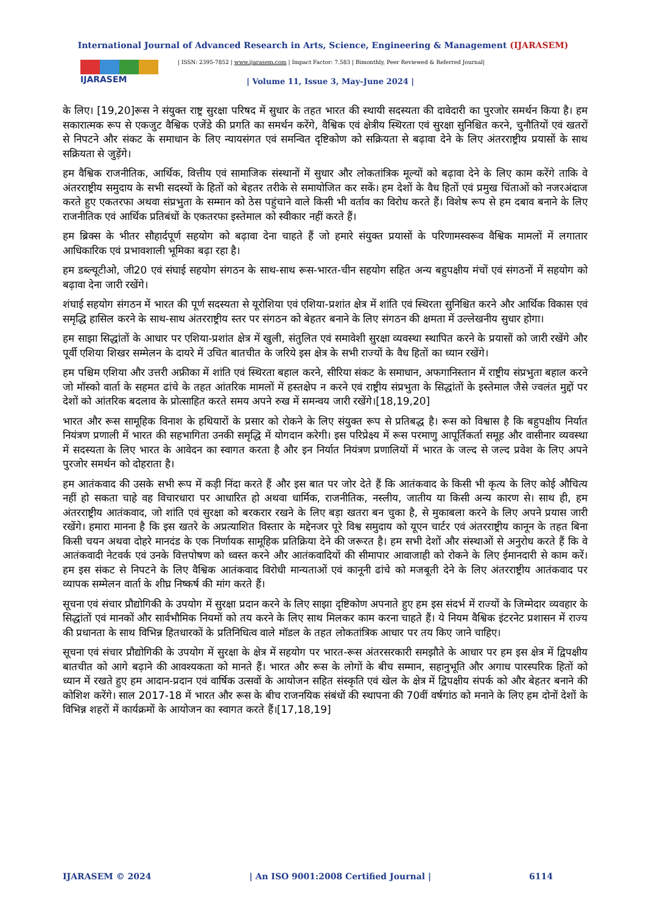International Journal of Advanced Research in Arts, Science, Engineering & Management (IJARASEM)
IJARASEM
| ISSN: 2395-7852 | www.ijarasem.com | Impact Factor: 7.583 | Bimonthly, Peer Reviewed & Referred Journal|
| Volume 11, Issue 3, May-June 2024 |
के लिए। [19,20]रूस ने संयुक्त राष्ट्र सुरक्षा परिषद में सुधार के तहत भारत की स्थायी सदस्यता की दावेदारी का पुरजोर समर्थन किया है। हम सकारात्मक रूप से एकजुट वैश्विक एजेंडे की प्रगति का समर्थन करेंगे, वैश्विक एवं क्षेत्रीय स्थिरता एवं सुरक्षा सुनिश्चित करने, चुनौतियों एवं खतरों से निपटने और संकट के समाधान के लिए न्यायसंगत एवं समन्वित दृष्टिकोण को सक्रियता से बढ़ावा देने के लिए अंतरराष्ट्रीय प्रयासों के साथ सक्रियता से जुड़ेंगे।
हम वैश्विक राजनीतिक, आर्थिक, वित्तीय एवं सामाजिक संस्थानों में सुधार और लोकतांत्रिक मूल्यों को बढ़ावा देने के लिए काम करेंगे ताकि वे अंतरराष्ट्रीय समुदाय के सभी सदस्यों के हितों को बेहतर तरीके से समायोजित कर सकें। हम देशों के वैध हितों एवं प्रमुख चिंताओं को नजरअंदाज करते हुए एकतरफा अथवा संप्रभुता के सम्मान को ठेस पहुंचाने वाले किसी भी वर्ताव का विरोध करते हैं। विशेष रूप से हम दबाव बनाने के लिए राजनीतिक एवं आर्थिक प्रतिबंधों के एकतरफा इस्तेमाल को स्वीकार नहीं करते हैं।
हम ब्रिक्स के भीतर सौहार्दपूर्ण सहयोग को बढ़ावा देना चाहते हैं जो हमारे संयुक्त प्रयासों के परिणामस्वरूव वैश्विक मामलों में लगातार आधिकारिक एवं प्रभावशाली भूमिका बढ़ा रहा है।
हम डब्ल्यूटीओ, जी20 एवं संघाई सहयोग संगठन के साथ-साथ रूस-भारत-चीन सहयोग सहित अन्य बहुपक्षीय मंचों एवं संगठनों में सहयोग को बढ़ावा देना जारी रखेंगे।
शंघाई सहयोग संगठन में भारत की पूर्ण सदस्यता से यूरोशिया एवं एशिया-प्रशांत क्षेत्र में शांति एवं स्थिरता सुनिश्चित करने और आर्थिक विकास एवं समृद्धि हासिल करने के साथ-साथ अंतरराष्ट्रीय स्तर पर संगठन को बेहतर बनाने के लिए संगठन की क्षमता में उल्लेखनीय सुधार होगा।
हम साझा सिद्धांतों के आधार पर एशिया-प्रशांत क्षेत्र में खुली, संतुलित एवं समावेशी सुरक्षा व्यवस्था स्थापित करने के प्रयासों को जारी रखेंगे और पूर्वी एशिया शिखर सम्मेलन के दायरे में उचित बातचीत के जरिये इस क्षेत्र के सभी राज्यों के वैध हितों का ध्यान रखेंगे।
हम पश्चिम एशिया और उत्तरी अफ्रीका में शांति एवं स्थिरता बहाल करने, सीरिया संकट के समाधान, अफगानिस्तान में राष्ट्रीय संप्रभुता बहाल करने जो मॉस्को वार्ता के सहमत ढांचे के तहत आंतरिक मामलों में हस्तक्षेप न करने एवं राष्ट्रीय संप्रभुता के सिद्धांतों के इस्तेमाल जैसे ज्वलंत मुद्दों पर देशों को आंतरिक बदलाव के प्रोत्साहित करते समय अपने रुख में समन्वय जारी रखेंगे।[18,19,20]
भारत और रूस सामूहिक विनाश के हथियारों के प्रसार को रोकने के लिए संयुक्त रूप से प्रतिबद्ध है। रूस को विश्वास है कि बहुपक्षीय निर्यात नियंत्रण प्रणाली में भारत की सहभागिता उनकी समृद्धि में योगदान करेगी। इस परिप्रेक्ष्य में रूस परमाणु आपूर्तिकर्ता समूह और वासीनार व्यवस्था में सदस्यता के लिए भारत के आवेदन का स्वागत करता है और इन निर्यात नियंत्रण प्रणालियों में भारत के जल्द से जल्द प्रवेश के लिए अपने पुरजोर समर्थन को दोहराता है।
हम आतंकवाद की उसके सभी रूप में कड़ी निंदा करते हैं और इस बात पर जोर देते हैं कि आतंकवाद के किसी भी कृत्य के लिए कोई औचित्य नहीं हो सकता चाहे वह विचारधारा पर आधारित हो अथवा धार्मिक, राजनीतिक, नस्लीय, जातीय या किसी अन्य कारण से। साथ ही, हम अंतरराष्ट्रीय आतंकवाद, जो शांति एवं सुरक्षा को बरकरार रखने के लिए बड़ा खतरा बन चुका है, से मुकाबला करने के लिए अपने प्रयास जारी रखेंगे। हमारा मानना है कि इस खतरे के अप्रत्याशित विस्तार के मद्देनजर पूरे विश्व समुदाय को यूएन चार्टर एवं अंतरराष्ट्रीय कानून के तहत बिना किसी चयन अथवा दोहरे मानदंड के एक निर्णायक सामूहिक प्रतिक्रिया देने की जरूरत है। हम सभी देशों और संस्थाओं से अनुरोध करते हैं कि वे आतंकवादी नेटवर्क एवं उनके वित्तपोषण को ध्वस्त करने और आतंकवादियों की सीमापार आवाजाही को रोकने के लिए ईमानदारी से काम करें। हम इस संकट से निपटने के लिए वैश्विक आतंकवाद विरोधी मान्यताओं एवं कानूनी ढांचे को मजबूती देने के लिए अंतरराष्ट्रीय आतंकवाद पर व्यापक सम्मेलन वार्ता के शीघ्र निष्कर्ष की मांग करते हैं।
सूचना एवं संचार प्रौद्योगिकी के उपयोग में सुरक्षा प्रदान करने के लिए साझा दृष्टिकोण अपनाते हुए हम इस संदर्भ में राज्यों के जिम्मेदार व्यवहार के सिद्धांतों एवं मानकों और सार्वभौमिक नियमों को तय करने के लिए साथ मिलकर काम करना चाहते हैं। ये नियम वैश्विक इंटरनेट प्रशासन में राज्य की प्रधानता के साथ विभिन्न हितधारकों के प्रतिनिधित्व वाले मॉडल के तहत लोकतांत्रिक आधार पर तय किए जाने चाहिए।
सूचना एवं संचार प्रौद्योगिकी के उपयोग में सुरक्षा के क्षेत्र में सहयोग पर भारत-रूस अंतरसरकारी समझौते के आधार पर हम इस क्षेत्र में द्विपक्षीय बातचीत को आगे बढ़ाने की आवश्यकता को मानते हैं। भारत और रूस के लोगों के बीच सम्मान, सहानुभूति और अगाध पारस्परिक हितों को ध्यान में रखते हुए हम आदान-प्रदान एवं वार्षिक उत्सवों के आयोजन सहित संस्कृति एवं खेल के क्षेत्र में द्विपक्षीय संपर्क को और बेहतर बनाने की कोशिश करेंगे। साल 2017-18 में भारत और रूस के बीच राजनयिक संबंधों की स्थापना की 70वीं वर्षगांठ को मनाने के लिए हम दोनों देशों के विभिन्न शहरों में कार्यक्रमों के आयोजन का स्वागत करते हैं।[17,18,19]
IJARASEM © 2024 | An ISO 9001:2008 Certified Journal | 6114